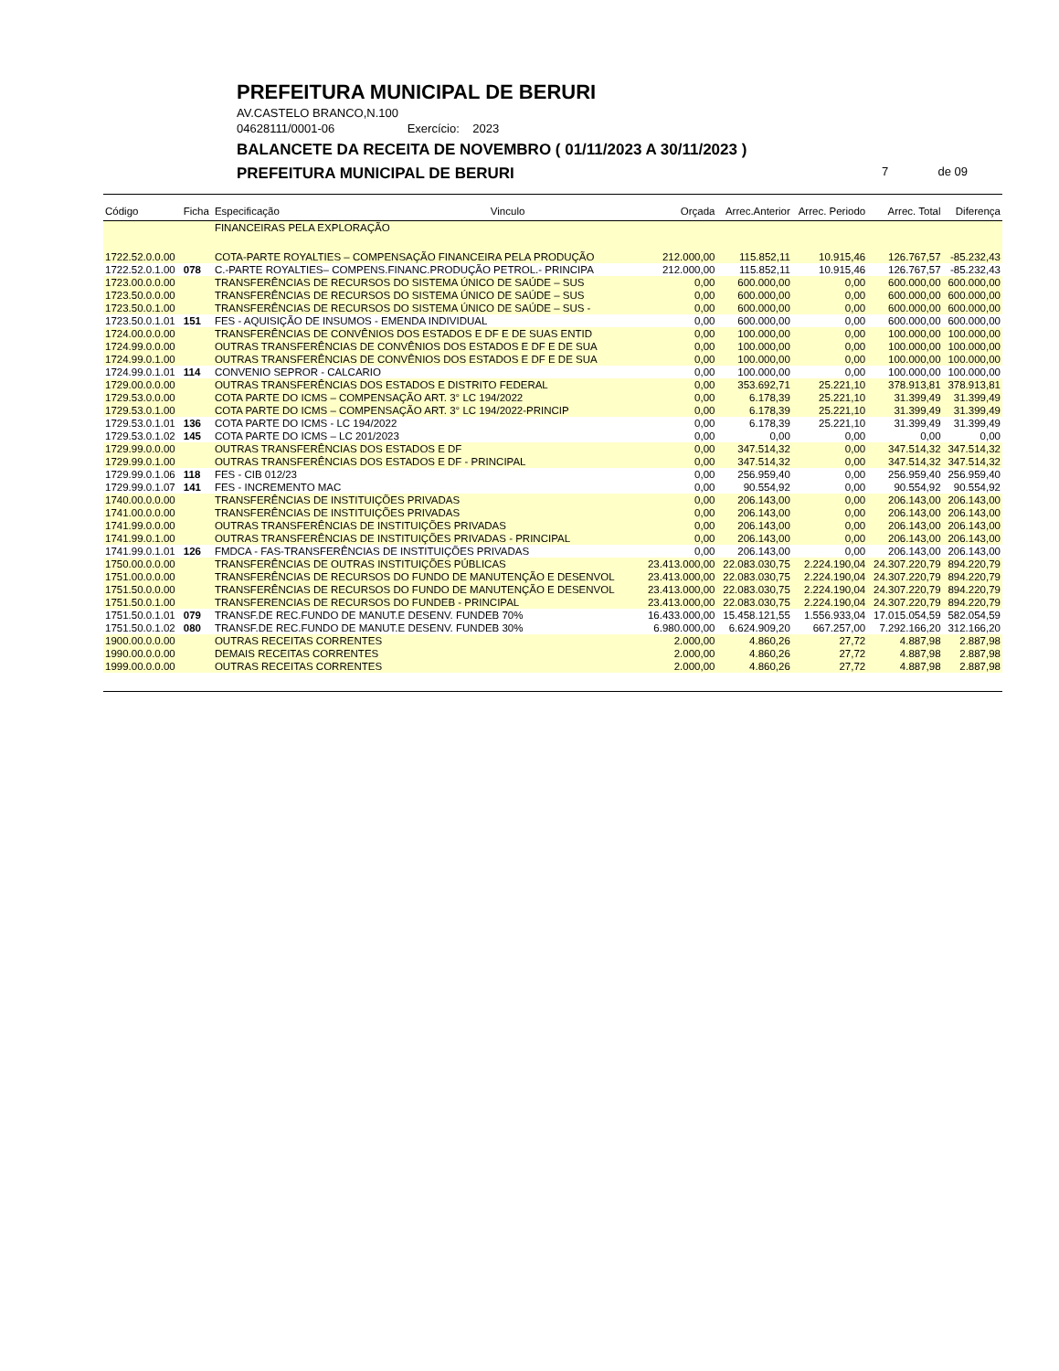PREFEITURA MUNICIPAL DE BERURI
AV.CASTELO BRANCO,N.100
04628111/0001-06 Exercício: 2023
BALANCETE DA RECEITA DE NOVEMBRO ( 01/11/2023 A 30/11/2023 )
PREFEITURA MUNICIPAL DE BERURI 7 de 09
| Código | Ficha | Especificação | Vinculo | Orçada | Arrec.Anterior | Arrec. Periodo | Arrec. Total | Diferença |
| --- | --- | --- | --- | --- | --- | --- | --- | --- |
| | | FINANCEIRAS PELA EXPLORAÇÃO | | | | | | |
| 1722.52.0.0.00 | | COTA-PARTE ROYALTIES – COMPENSAÇÃO FINANCEIRA PELA PRODUÇÃO | | 212.000,00 | 115.852,11 | 10.915,46 | 126.767,57 | -85.232,43 |
| 1722.52.0.1.00 | 078 | C.-PARTE ROYALTIES– COMPENS.FINANC.PRODUÇÃO PETROL.- PRINCIPA | | 212.000,00 | 115.852,11 | 10.915,46 | 126.767,57 | -85.232,43 |
| 1723.00.0.0.00 | | TRANSFERÊNCIAS DE RECURSOS DO SISTEMA ÚNICO DE SAÚDE – SUS | | 0,00 | 600.000,00 | 0,00 | 600.000,00 | 600.000,00 |
| 1723.50.0.0.00 | | TRANSFERÊNCIAS DE RECURSOS DO SISTEMA ÚNICO DE SAÚDE – SUS | | 0,00 | 600.000,00 | 0,00 | 600.000,00 | 600.000,00 |
| 1723.50.0.1.00 | | TRANSFERÊNCIAS DE RECURSOS DO SISTEMA ÚNICO DE SAÚDE – SUS - | | 0,00 | 600.000,00 | 0,00 | 600.000,00 | 600.000,00 |
| 1723.50.0.1.01 | 151 | FES - AQUISIÇÃO DE INSUMOS - EMENDA INDIVIDUAL | | 0,00 | 600.000,00 | 0,00 | 600.000,00 | 600.000,00 |
| 1724.00.0.0.00 | | TRANSFERÊNCIAS DE CONVÊNIOS DOS ESTADOS E DF E DE SUAS ENTID | | 0,00 | 100.000,00 | 0,00 | 100.000,00 | 100.000,00 |
| 1724.99.0.0.00 | | OUTRAS TRANSFERÊNCIAS DE CONVÊNIOS DOS ESTADOS E DF E DE SUA | | 0,00 | 100.000,00 | 0,00 | 100.000,00 | 100.000,00 |
| 1724.99.0.1.00 | | OUTRAS TRANSFERÊNCIAS DE CONVÊNIOS DOS ESTADOS E DF E DE SUA | | 0,00 | 100.000,00 | 0,00 | 100.000,00 | 100.000,00 |
| 1724.99.0.1.01 | 114 | CONVENIO SEPROR - CALCARIO | | 0,00 | 100.000,00 | 0,00 | 100.000,00 | 100.000,00 |
| 1729.00.0.0.00 | | OUTRAS TRANSFERÊNCIAS DOS ESTADOS E DISTRITO FEDERAL | | 0,00 | 353.692,71 | 25.221,10 | 378.913,81 | 378.913,81 |
| 1729.53.0.0.00 | | COTA PARTE DO ICMS – COMPENSAÇÃO ART. 3° LC 194/2022 | | 0,00 | 6.178,39 | 25.221,10 | 31.399,49 | 31.399,49 |
| 1729.53.0.1.00 | | COTA PARTE DO ICMS – COMPENSAÇÃO ART. 3° LC 194/2022-PRINCIP | | 0,00 | 6.178,39 | 25.221,10 | 31.399,49 | 31.399,49 |
| 1729.53.0.1.01 | 136 | COTA PARTE DO ICMS - LC 194/2022 | | 0,00 | 6.178,39 | 25.221,10 | 31.399,49 | 31.399,49 |
| 1729.53.0.1.02 | 145 | COTA PARTE DO ICMS – LC 201/2023 | | 0,00 | 0,00 | 0,00 | 0,00 | 0,00 |
| 1729.99.0.0.00 | | OUTRAS TRANSFERÊNCIAS DOS ESTADOS E DF | | 0,00 | 347.514,32 | 0,00 | 347.514,32 | 347.514,32 |
| 1729.99.0.1.00 | | OUTRAS TRANSFERÊNCIAS DOS ESTADOS E DF - PRINCIPAL | | 0,00 | 347.514,32 | 0,00 | 347.514,32 | 347.514,32 |
| 1729.99.0.1.06 | 118 | FES - CIB 012/23 | | 0,00 | 256.959,40 | 0,00 | 256.959,40 | 256.959,40 |
| 1729.99.0.1.07 | 141 | FES - INCREMENTO MAC | | 0,00 | 90.554,92 | 0,00 | 90.554,92 | 90.554,92 |
| 1740.00.0.0.00 | | TRANSFERÊNCIAS DE INSTITUIÇÕES PRIVADAS | | 0,00 | 206.143,00 | 0,00 | 206.143,00 | 206.143,00 |
| 1741.00.0.0.00 | | TRANSFERÊNCIAS DE INSTITUIÇÕES PRIVADAS | | 0,00 | 206.143,00 | 0,00 | 206.143,00 | 206.143,00 |
| 1741.99.0.0.00 | | OUTRAS TRANSFERÊNCIAS DE INSTITUIÇÕES PRIVADAS | | 0,00 | 206.143,00 | 0,00 | 206.143,00 | 206.143,00 |
| 1741.99.0.1.00 | | OUTRAS TRANSFERÊNCIAS DE INSTITUIÇÕES PRIVADAS - PRINCIPAL | | 0,00 | 206.143,00 | 0,00 | 206.143,00 | 206.143,00 |
| 1741.99.0.1.01 | 126 | FMDCA - FAS-TRANSFERÊNCIAS DE INSTITUIÇÕES PRIVADAS | | 0,00 | 206.143,00 | 0,00 | 206.143,00 | 206.143,00 |
| 1750.00.0.0.00 | | TRANSFERÊNCIAS DE OUTRAS INSTITUIÇÕES PÚBLICAS | | 23.413.000,00 | 22.083.030,75 | 2.224.190,04 | 24.307.220,79 | 894.220,79 |
| 1751.00.0.0.00 | | TRANSFERÊNCIAS DE RECURSOS DO FUNDO DE MANUTENÇÃO E DESENVOL | | 23.413.000,00 | 22.083.030,75 | 2.224.190,04 | 24.307.220,79 | 894.220,79 |
| 1751.50.0.0.00 | | TRANSFERÊNCIAS DE RECURSOS DO FUNDO DE MANUTENÇÃO E DESENVOL | | 23.413.000,00 | 22.083.030,75 | 2.224.190,04 | 24.307.220,79 | 894.220,79 |
| 1751.50.0.1.00 | | TRANSFERENCIAS DE RECURSOS DO FUNDEB - PRINCIPAL | | 23.413.000,00 | 22.083.030,75 | 2.224.190,04 | 24.307.220,79 | 894.220,79 |
| 1751.50.0.1.01 | 079 | TRANSF.DE REC.FUNDO DE MANUT.E DESENV. FUNDEB 70% | | 16.433.000,00 | 15.458.121,55 | 1.556.933,04 | 17.015.054,59 | 582.054,59 |
| 1751.50.0.1.02 | 080 | TRANSF.DE REC.FUNDO DE MANUT.E DESENV. FUNDEB 30% | | 6.980.000,00 | 6.624.909,20 | 667.257,00 | 7.292.166,20 | 312.166,20 |
| 1900.00.0.0.00 | | OUTRAS RECEITAS CORRENTES | | 2.000,00 | 4.860,26 | 27,72 | 4.887,98 | 2.887,98 |
| 1990.00.0.0.00 | | DEMAIS RECEITAS CORRENTES | | 2.000,00 | 4.860,26 | 27,72 | 4.887,98 | 2.887,98 |
| 1999.00.0.0.00 | | OUTRAS RECEITAS CORRENTES | | 2.000,00 | 4.860,26 | 27,72 | 4.887,98 | 2.887,98 |